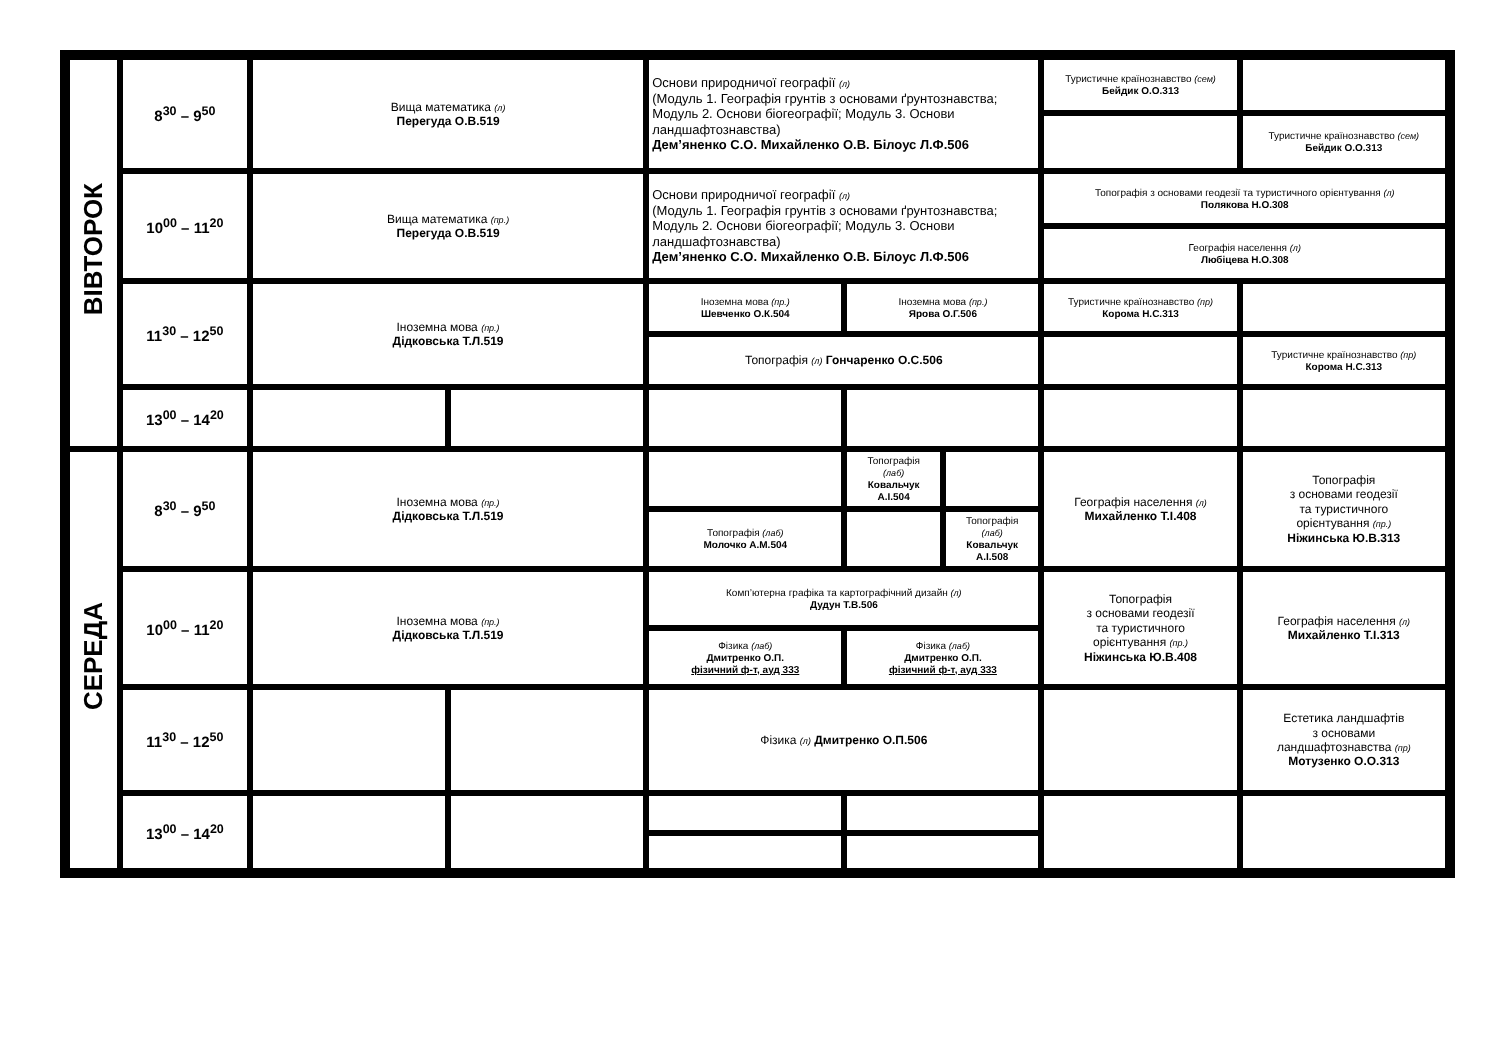| ВІВТОРОК | 8<sup>30</sup> – 9<sup>50</sup> | Вища математика (л) Перегуда О.В.519 | | Основи природничої географії (л) (Модуль 1. Географія грунтів з основами ґрунтознавства; Модуль 2. Основи біогеографії; Модуль 3. Основи ландшафтознавства) Дем’яненко С.О. Михайленко О.В. Білоус Л.Ф.506 | | | Туристичне країнознавство (сем) Бейдик О.О.313 | |
| | | | | | | | | Туристичне країнознавство (сем) Бейдик О.О.313 |
| | 10<sup>00</sup> – 11<sup>20</sup> | Вища математика (пр.) Перегуда О.В.519 | | Основи природничої географії (л) (Модуль 1. Географія грунтів з основами ґрунтознавства; Модуль 2. Основи біогеографії; Модуль 3. Основи ландшафтознавства) Дем’яненко С.О. Михайленко О.В. Білоус Л.Ф.506 | | | Топографія з основами геодезії та туристичного орієнтування (л) Полякова Н.О.308 | |
| | | | | | | | Географія населення (л) Любіцева Н.О.308 | |
| | 11<sup>30</sup> – 12<sup>50</sup> | Іноземна мова (пр.) Дідковська Т.Л.519 | | Іноземна мова (пр.) Шевченко О.К.504 | Іноземна мова (пр.) Ярова О.Г.506 | | Туристичне країнознавство (пр) Корома Н.С.313 | |
| | | | | Топографія (л) Гончаренко О.С.506 | | | | Туристичне країнознавство (пр) Корома Н.С.313 |
| | 13<sup>00</sup> – 14<sup>20</sup> | | | | | | | |
| СЕРЕДА | 8<sup>30</sup> – 9<sup>50</sup> | Іноземна мова (пр.) Дідковська Т.Л.519 | | | Топографія (лаб) Ковальчук А.І.504 | | Географія населення (л) Михайленко Т.І.408 | Топографія з основами геодезії та туристичного орієнтування (пр.) Ніжинська Ю.В.313 |
| | | | | Топографія (лаб) Молочко А.М.504 | | Топографія (лаб) Ковальчук А.І.508 | | |
| | 10<sup>00</sup> – 11<sup>20</sup> | Іноземна мова (пр.) Дідковська Т.Л.519 | | Комп’ютерна графіка та картографічний дизайн (л) Дудун Т.В.506 | | | Топографія з основами геодезії та туристичного орієнтування (пр.) Ніжинська Ю.В.408 | Географія населення (л) Михайленко Т.І.313 |
| | | | | Фізика (лаб) Дмитренко О.П. фізичний ф-т, ауд 333 | Фізика (лаб) Дмитренко О.П. фізичний ф-т, ауд 333 | | | |
| | 11<sup>30</sup> – 12<sup>50</sup> | | | Фізика (л) Дмитренко О.П.506 | | | | Естетика ландшафтів з основами ландшафтознавства (пр) Мотузенко О.О.313 |
| | 13<sup>00</sup> – 14<sup>20</sup> | | | | | | | |